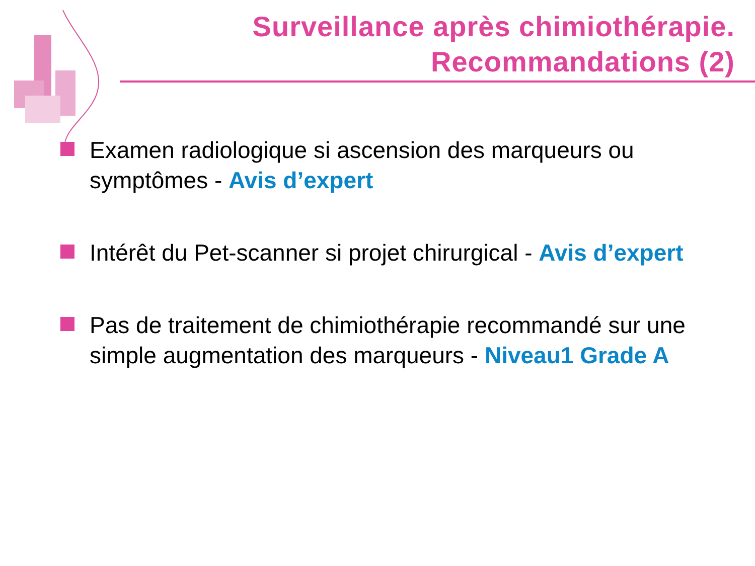Surveillance après chimiothérapie.
Recommandations (2)
Examen radiologique si ascension des marqueurs ou symptômes - Avis d’expert
Intérêt du Pet-scanner si projet chirurgical - Avis d’expert
Pas de traitement de chimiothérapie recommandé sur une simple augmentation des marqueurs - Niveau1 Grade A